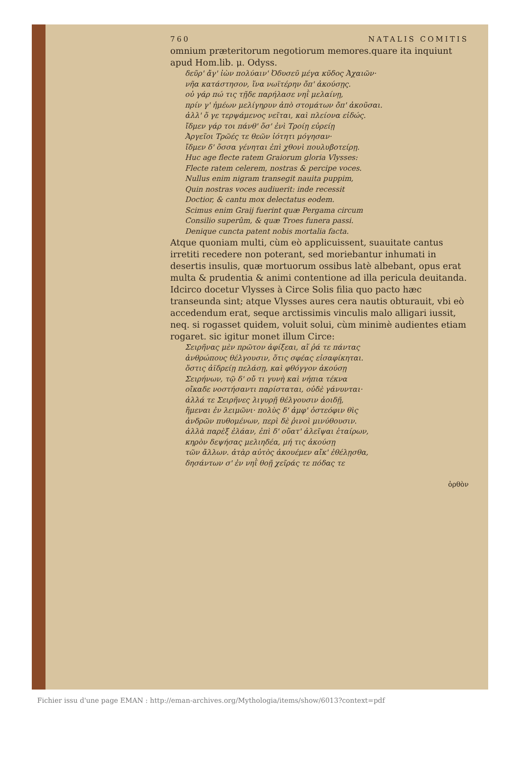760 NATALIS COMITIS
omnium præteritorum negotiorum memores.quare ita inquiunt apud Hom.lib. μ. Odyss.
δεῦρ' ἄγ' ἰὼν πολύαιν' Ὀδυσεῦ μέγα κῦδος Ἀχαιῶν·
νῆα κατάστησον, ἵνα νωϊτέρην ὄπ' ἀκούσῃς.
οὐ γάρ πώ τις τῇδε παρήλασε νηῒ μελαίνῃ,
πρίν γ' ἡμέων μελίγηρυν ἀπὸ στομάτων ὄπ' ἀκοῦσαι.
ἀλλ' ὅ γε τερψάμενος νεῖται, καὶ πλείονα εἰδώς.
ἴδμεν γάρ τοι πάνθ' ὅσ' ἐνὶ Τροίῃ εὐρείῃ
Ἀργεῖοι Τρῶές τε θεῶν ἰότητι μόγησαν·
ἴδμεν δ' ὅσσα γένηται ἐπὶ χθονὶ πουλυβοτείρῃ.
Huc age flecte ratem Graiorum gloria Vlysses:
Flecte ratem celerem, nostras & percipe voces.
Nullus enim nigram transegit nauita puppim,
Quin nostras voces audiuerit: inde recessit
Doctior, & cantu mox delectatus eodem.
Scimus enim Graij fuerint quæ Pergama circum
Consilio superûm, & quæ Troes funera passi.
Denique cuncta patent nobis mortalia facta.
Atque quoniam multi, cùm eò applicuissent, suauitate cantus irretiti recedere non poterant, sed moriebantur inhumati in desertis insulis, quæ mortuorum ossibus latè albebant, opus erat multa & prudentia & animi contentione ad illa pericula deuitanda. Idcirco docetur Vlysses à Circe Solis filia quo pacto hæc transeunda sint; atque Vlysses aures cera nautis obturauit, vbi eò accedendum erat, seque arctissimis vinculis malo alligari iussit, neq. si rogasset quidem, voluit solui, cùm minimè audientes etiam rogaret. sic igitur monet illum Circe:
Σειρῆνας μὲν πρῶτον ἀφίξεαι, αἵ ῥά τε πάντας
ἀνθρώπους θέλγουσιν, ὅτις σφέας εἰσαφίκηται.
ὅστις ἀϊδρείῃ πελάσῃ, καὶ φθόγγον ἀκούσῃ
Σειρήνων, τῷ δ' οὔ τι γυνὴ καὶ νήπια τέκνα
οἴκαδε νοστήσαντι παρίσταται, οὐδὲ γάνυνται·
ἀλλά τε Σειρῆνες λιγυρῇ θέλγουσιν ἀοιδῇ,
ἥμεναι ἐν λειμῶνι· πολὺς δ' ἀμφ' ὀστεόφιν θὶς
ἀνδρῶν πυθομένων, περὶ δὲ ῥινοὶ μινύθουσιν.
ἀλλὰ παρὲξ ἐλάαν, ἐπὶ δ' οὔατ' ἀλεῖψαι ἑταίρων,
κηρὸν δεψήσας μελιηδέα, μή τις ἀκούσῃ
τῶν ἄλλων. ἀτὰρ αὐτὸς ἀκουέμεν αἴκ' ἐθέλῃσθα,
δησάντων σ' ἐν νηῒ θοῇ χεῖράς τε πόδας τε
ὀρθὸν
Fichier issu d'une page EMAN : http://eman-archives.org/Mythologia/items/show/6013?context=pdf